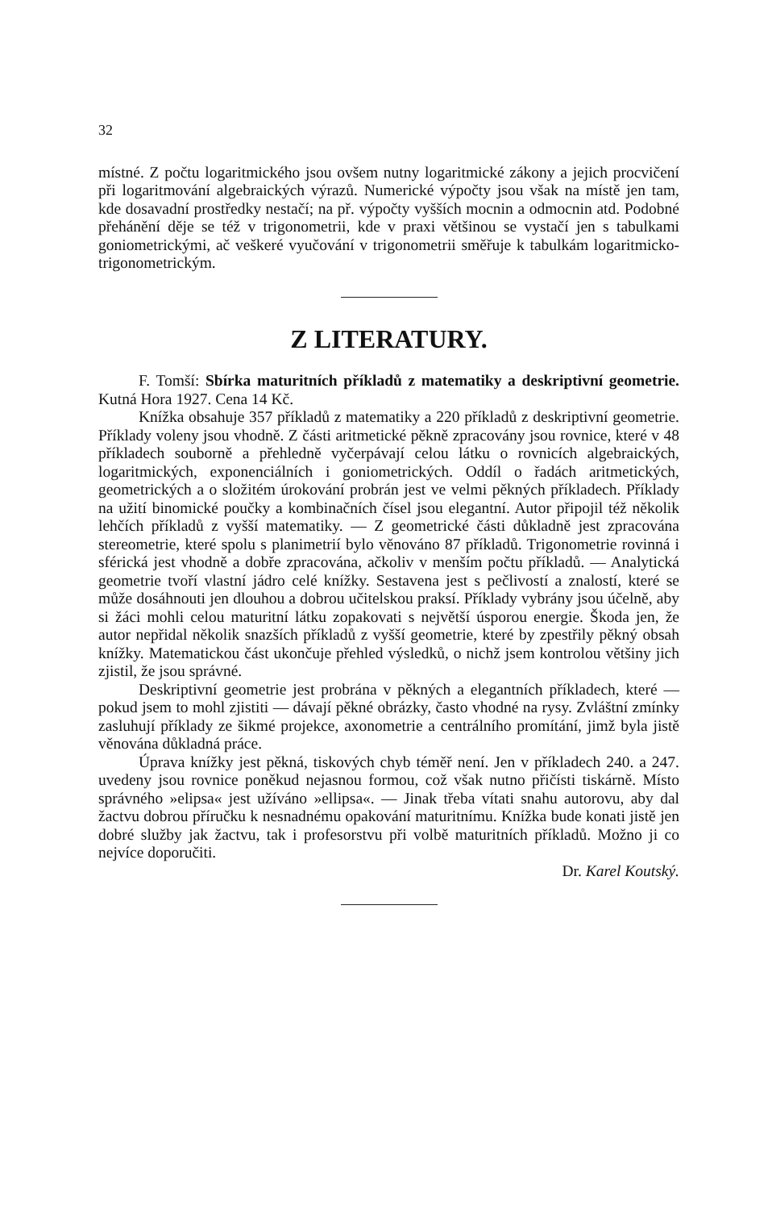32
místné. Z počtu logaritmického jsou ovšem nutny logaritmické zákony a jejich procvičení při logaritmování algebraických výrazů. Numerické výpočty jsou však na místě jen tam, kde dosavadní prostředky nestačí; na př. výpočty vyšších mocnin a odmocnin atd. Podobné přehánění děje se též v trigonometrii, kde v praxi většinou se vystačí jen s tabulkami goniometrickými, ač veškeré vyučování v trigonometrii směřuje k tabulkám logaritmicko-trigonometrickým.
Z LITERATURY.
F. Tomší: Sbírka maturitních příkladů z matematiky a deskriptivní geometrie. Kutná Hora 1927. Cena 14 Kč.
Knížka obsahuje 357 příkladů z matematiky a 220 příkladů z deskriptivní geometrie. Příklady voleny jsou vhodně. Z části aritmetické pěkně zpracovány jsou rovnice, které v 48 příkladech souborně a přehledně vyčerpávají celou látku o rovnicích algebraických, logaritmických, exponenciálních i goniometrických. Oddíl o řadách aritmetických, geometrických a o složitém úrokování probrán jest ve velmi pěkných příkladech. Příklady na užití binomické poučky a kombinačních čísel jsou elegantní. Autor připojil též několik lehčích příkladů z vyšší matematiky. — Z geometrické části důkladně jest zpracována stereometrie, které spolu s planimetrií bylo věnováno 87 příkladů. Trigonometrie rovinná i sférická jest vhodně a dobře zpracována, ačkoliv v menším počtu příkladů. — Analytická geometrie tvoří vlastní jádro celé knížky. Sestavena jest s pečlivostí a znalostí, které se může dosáhnouti jen dlouhou a dobrou učitelskou praksí. Příklady vybrány jsou účelně, aby si žáci mohli celou maturitní látku zopakovati s největší úsporou energie. Škoda jen, že autor nepřidal několik snazších příkladů z vyšší geometrie, které by zpestřily pěkný obsah knížky. Matematickou část ukončuje přehled výsledků, o nichž jsem kontrolou většiny jich zjistil, že jsou správné.
Deskriptivní geometrie jest probrána v pěkných a elegantních příkladech, které — pokud jsem to mohl zjistiti — dávají pěkné obrázky, často vhodné na rysy. Zvláštní zmínky zasluhují příklady ze šikmé projekce, axonometrie a centrálního promítání, jimž byla jistě věnována důkladná práce.
Úprava knížky jest pěkná, tiskových chyb téměř není. Jen v příkladech 240. a 247. uvedeny jsou rovnice poněkud nejasnou formou, což však nutno přičísti tiskárně. Místo správného »elipsa« jest užíváno »ellipsa«. — Jinak třeba vítati snahu autorovu, aby dal žactvu dobrou příručku k nesnadnému opakování maturitnímu. Knížka bude konati jistě jen dobré služby jak žactvu, tak i profesorstvu při volbě maturitních příkladů. Možno ji co nejvíce doporučiti.
Dr. Karel Koutský.